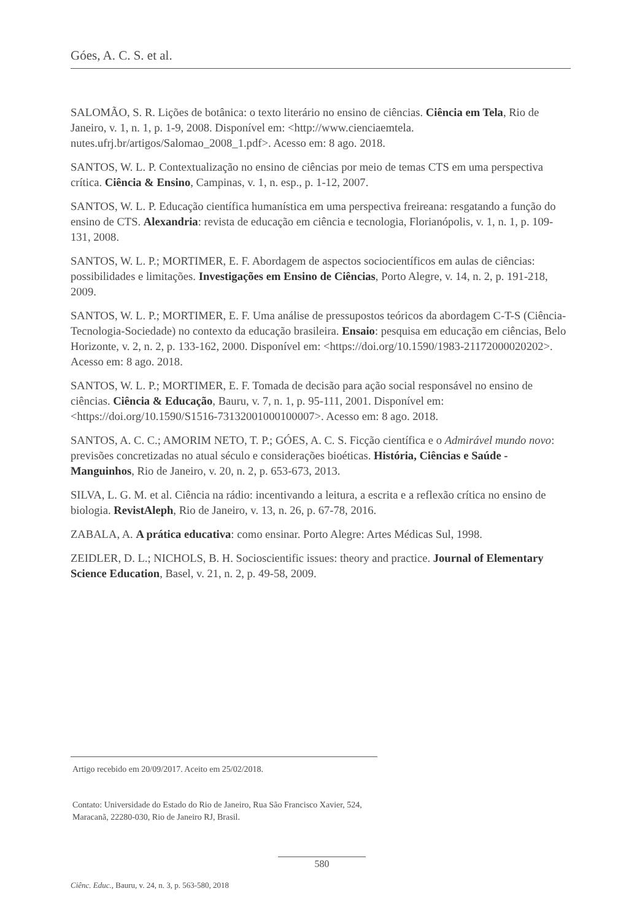Góes, A. C. S. et al.
SALOMÃO, S. R. Lições de botânica: o texto literário no ensino de ciências. Ciência em Tela, Rio de Janeiro, v. 1, n. 1, p. 1-9, 2008. Disponível em: <http://www.cienciaemtela. nutes.ufrj.br/artigos/Salomao_2008_1.pdf>. Acesso em: 8 ago. 2018.
SANTOS, W. L. P. Contextualização no ensino de ciências por meio de temas CTS em uma perspectiva crítica. Ciência & Ensino, Campinas, v. 1, n. esp., p. 1-12, 2007.
SANTOS, W. L. P. Educação científica humanística em uma perspectiva freireana: resgatando a função do ensino de CTS. Alexandria: revista de educação em ciência e tecnologia, Florianópolis, v. 1, n. 1, p. 109-131, 2008.
SANTOS, W. L. P.; MORTIMER, E. F. Abordagem de aspectos sociocientíficos em aulas de ciências: possibilidades e limitações. Investigações em Ensino de Ciências, Porto Alegre, v. 14, n. 2, p. 191-218, 2009.
SANTOS, W. L. P.; MORTIMER, E. F. Uma análise de pressupostos teóricos da abordagem C-T-S (Ciência-Tecnologia-Sociedade) no contexto da educação brasileira. Ensaio: pesquisa em educação em ciências, Belo Horizonte, v. 2, n. 2, p. 133-162, 2000. Disponível em: <https://doi.org/10.1590/1983-21172000020202>. Acesso em: 8 ago. 2018.
SANTOS, W. L. P.; MORTIMER, E. F. Tomada de decisão para ação social responsável no ensino de ciências. Ciência & Educação, Bauru, v. 7, n. 1, p. 95-111, 2001. Disponível em: <https://doi.org/10.1590/S1516-73132001000100007>. Acesso em: 8 ago. 2018.
SANTOS, A. C. C.; AMORIM NETO, T. P.; GÓES, A. C. S. Ficção científica e o Admirável mundo novo: previsões concretizadas no atual século e considerações bioéticas. História, Ciências e Saúde - Manguinhos, Rio de Janeiro, v. 20, n. 2, p. 653-673, 2013.
SILVA, L. G. M. et al. Ciência na rádio: incentivando a leitura, a escrita e a reflexão crítica no ensino de biologia. RevistAleph, Rio de Janeiro, v. 13, n. 26, p. 67-78, 2016.
ZABALA, A. A prática educativa: como ensinar. Porto Alegre: Artes Médicas Sul, 1998.
ZEIDLER, D. L.; NICHOLS, B. H. Socioscientific issues: theory and practice. Journal of Elementary Science Education, Basel, v. 21, n. 2, p. 49-58, 2009.
Artigo recebido em 20/09/2017. Aceito em 25/02/2018.
Contato: Universidade do Estado do Rio de Janeiro, Rua São Francisco Xavier, 524, Maracanã, 22280-030, Rio de Janeiro RJ, Brasil.
580
Ciênc. Educ., Bauru, v. 24, n. 3, p. 563-580, 2018